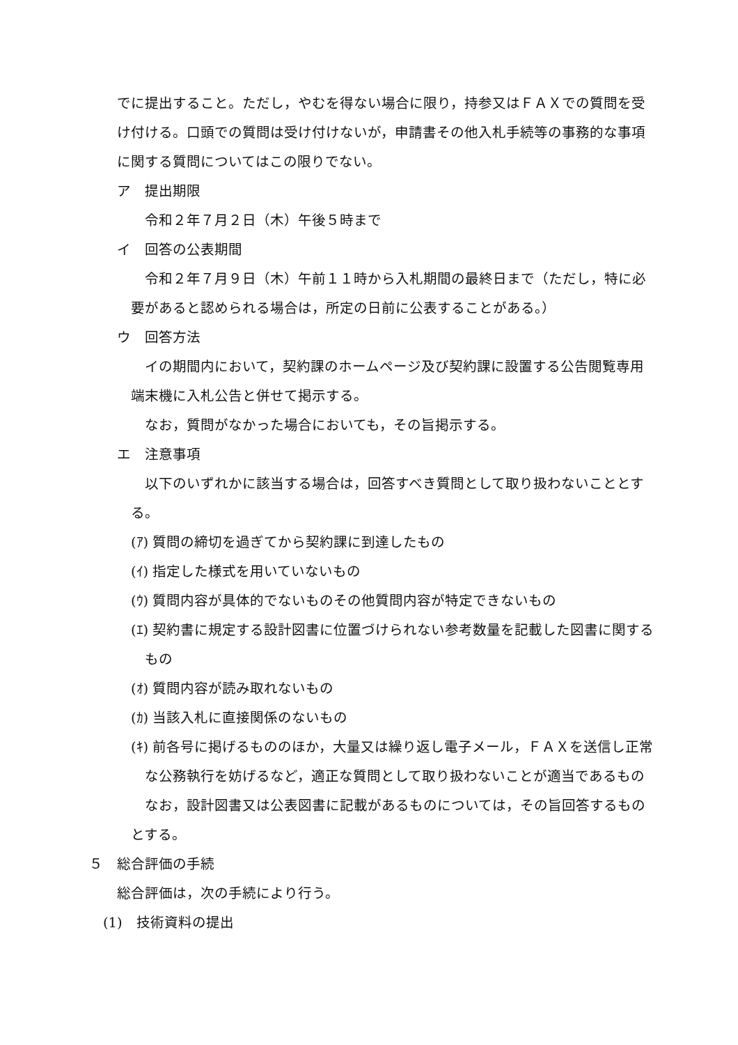でに提出すること。ただし，やむを得ない場合に限り，持参又はＦＡＸでの質問を受け付ける。口頭での質問は受け付けないが，申請書その他入札手続等の事務的な事項に関する質問についてはこの限りでない。
ア　提出期限
令和２年７月２日（木）午後５時まで
イ　回答の公表期間
令和２年７月９日（木）午前１１時から入札期間の最終日まで（ただし，特に必要があると認められる場合は，所定の日前に公表することがある。）
ウ　回答方法
イの期間内において，契約課のホームページ及び契約課に設置する公告閲覧専用端末機に入札公告と併せて掲示する。
なお，質問がなかった場合においても，その旨掲示する。
エ　注意事項
以下のいずれかに該当する場合は，回答すべき質問として取り扱わないこととする。
(ｱ) 質問の締切を過ぎてから契約課に到達したもの
(ｲ) 指定した様式を用いていないもの
(ｳ) 質問内容が具体的でないものその他質問内容が特定できないもの
(ｴ) 契約書に規定する設計図書に位置づけられない参考数量を記載した図書に関するもの
(ｵ) 質問内容が読み取れないもの
(ｶ) 当該入札に直接関係のないもの
(ｷ) 前各号に掲げるもののほか，大量又は繰り返し電子メール，ＦＡＸを送信し正常な公務執行を妨げるなど，適正な質問として取り扱わないことが適当であるもの
なお，設計図書又は公表図書に記載があるものについては，その旨回答するものとする。
５　総合評価の手続
総合評価は，次の手続により行う。
(1)　技術資料の提出